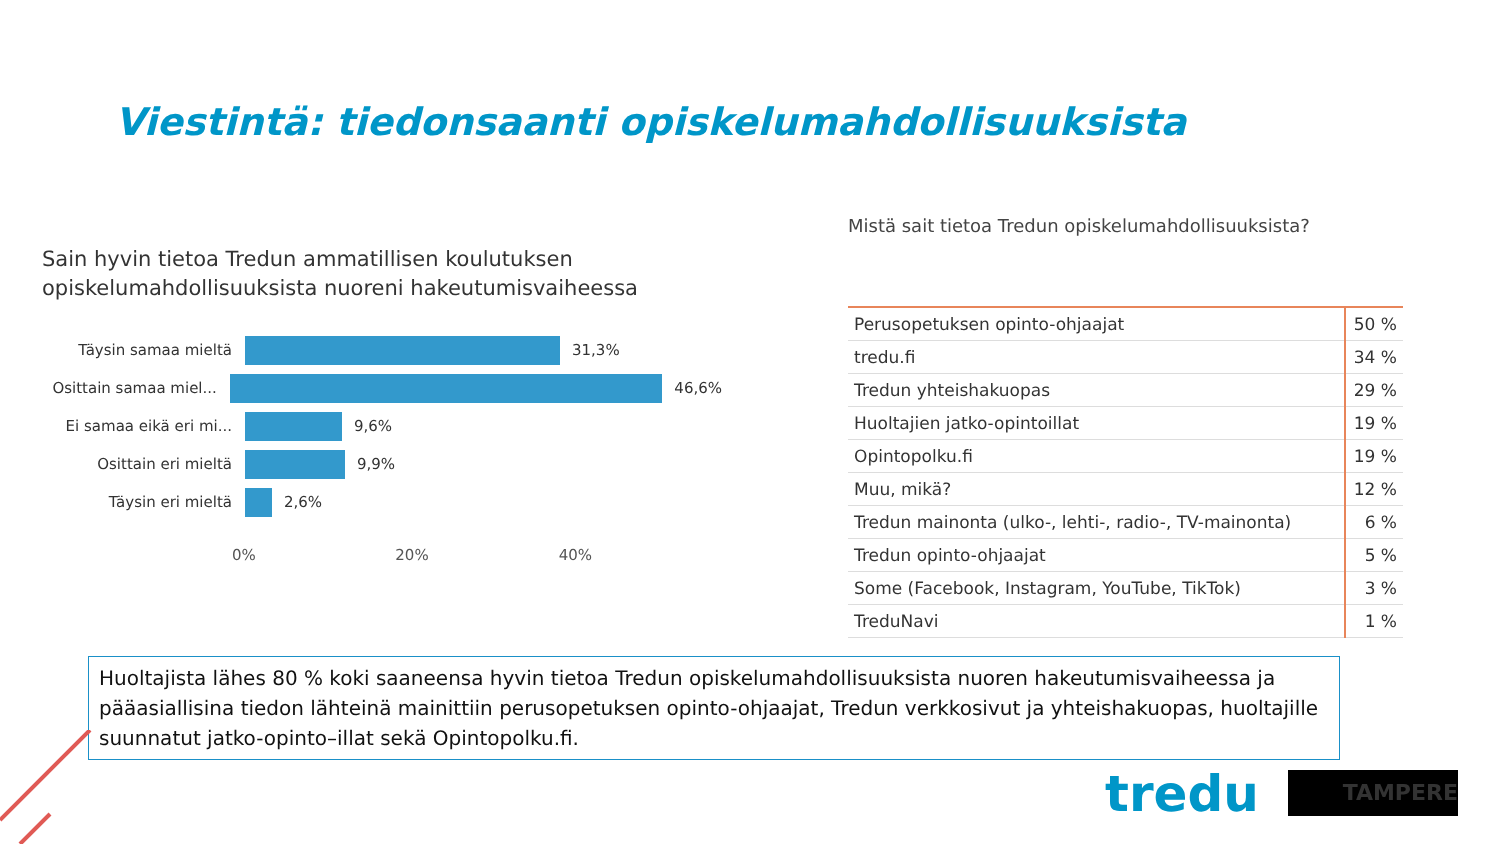Viestintä: tiedonsaanti opiskelumahdollisuuksista
Sain hyvin tietoa Tredun ammatillisen koulutuksen opiskelumahdollisuuksista nuoreni hakeutumisvaiheessa
Täysin samaa mieltä 31,3%
Osittain samaa miel...
46,6%
Ei samaa eikä eri mi...
9,6%
Osittain eri mieltä 9,9%
Täysin eri mieltä 2,6%
0% 20% 40%
Mistä sait tietoa Tredun opiskelumahdollisuuksista?
| Perusopetuksen opinto-ohjaajat | 50 % |
| tredu.fi | 34 % |
| Tredun yhteishakuopas | 29 % |
| Huoltajien jatko-opintoillat | 19 % |
| Opintopolku.fi | 19 % |
| Muu, mikä? | 12 % |
| Tredun mainonta (ulko-, lehti-, radio-, TV-mainonta) | 6 % |
| Tredun opinto-ohjaajat | 5 % |
| Some (Facebook, Instagram, YouTube, TikTok) | 3 % |
| TreduNavi | 1 % |
Huoltajista lähes 80 % koki saaneensa hyvin tietoa Tredun opiskelumahdollisuuksista nuoren hakeutumisvaiheessa ja pääasiallisina tiedon lähteinä mainittiin perusopetuksen opinto-ohjaajat, Tredun verkkosivut ja yhteishakuopas, huoltajille suunnatut jatko-opinto–illat sekä Opintopolku.fi.
tredu TAMPERE